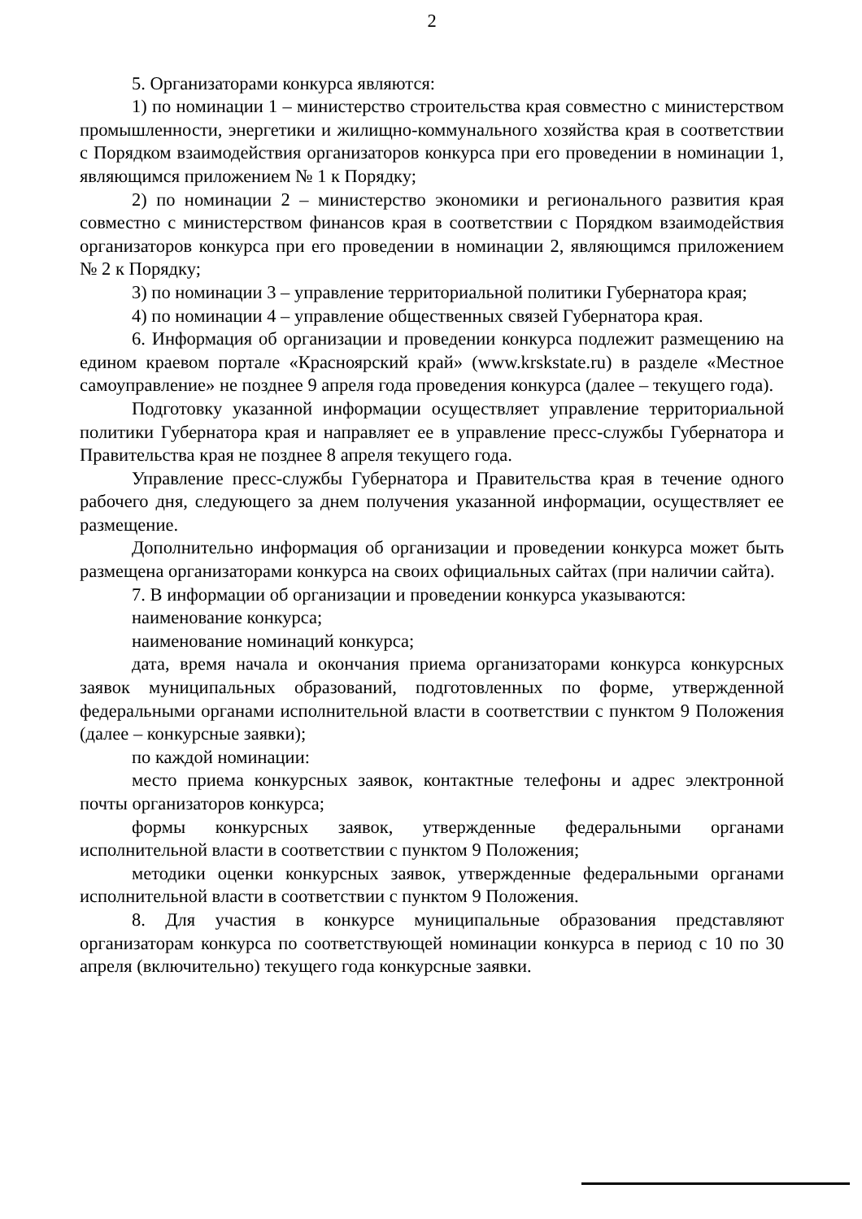2
5. Организаторами конкурса являются:
1) по номинации 1 – министерство строительства края совместно с министерством промышленности, энергетики и жилищно-коммунального хозяйства края в соответствии с Порядком взаимодействия организаторов конкурса при его проведении в номинации 1, являющимся приложением № 1 к Порядку;
2) по номинации 2 – министерство экономики и регионального развития края совместно с министерством финансов края в соответствии с Порядком взаимодействия организаторов конкурса при его проведении в номинации 2, являющимся приложением № 2 к Порядку;
3) по номинации 3 – управление территориальной политики Губернатора края;
4) по номинации 4 – управление общественных связей Губернатора края.
6. Информация об организации и проведении конкурса подлежит размещению на едином краевом портале «Красноярский край» (www.krskstate.ru) в разделе «Местное самоуправление» не позднее 9 апреля года проведения конкурса (далее – текущего года).
Подготовку указанной информации осуществляет управление территориальной политики Губернатора края и направляет ее в управление пресс-службы Губернатора и Правительства края не позднее 8 апреля текущего года.
Управление пресс-службы Губернатора и Правительства края в течение одного рабочего дня, следующего за днем получения указанной информации, осуществляет ее размещение.
Дополнительно информация об организации и проведении конкурса может быть размещена организаторами конкурса на своих официальных сайтах (при наличии сайта).
7. В информации об организации и проведении конкурса указываются:
наименование конкурса;
наименование номинаций конкурса;
дата, время начала и окончания приема организаторами конкурса конкурсных заявок муниципальных образований, подготовленных по форме, утвержденной федеральными органами исполнительной власти в соответствии с пунктом 9 Положения (далее – конкурсные заявки);
по каждой номинации:
место приема конкурсных заявок, контактные телефоны и адрес электронной почты организаторов конкурса;
формы конкурсных заявок, утвержденные федеральными органами исполнительной власти в соответствии с пунктом 9 Положения;
методики оценки конкурсных заявок, утвержденные федеральными органами исполнительной власти в соответствии с пунктом 9 Положения.
8. Для участия в конкурсе муниципальные образования представляют организаторам конкурса по соответствующей номинации конкурса в период с 10 по 30 апреля (включительно) текущего года конкурсные заявки.